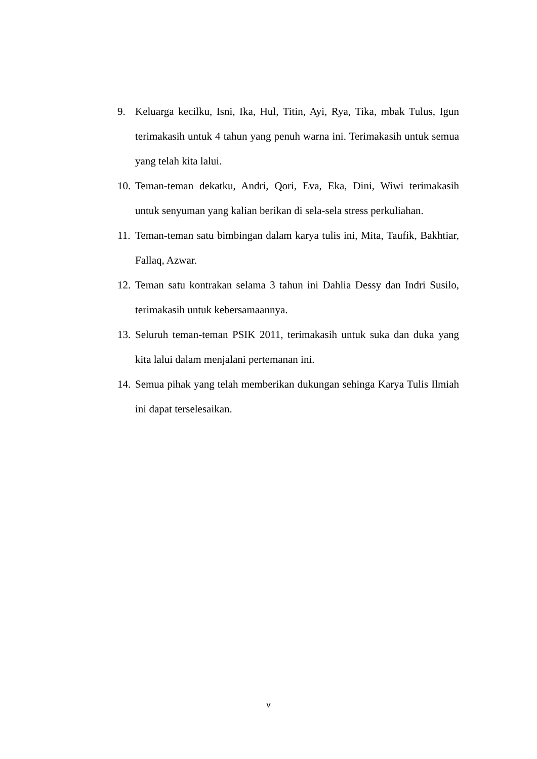9. Keluarga kecilku, Isni, Ika, Hul, Titin, Ayi, Rya, Tika, mbak Tulus, Igun terimakasih untuk 4 tahun yang penuh warna ini. Terimakasih untuk semua yang telah kita lalui.
10. Teman-teman dekatku, Andri, Qori, Eva, Eka, Dini, Wiwi terimakasih untuk senyuman yang kalian berikan di sela-sela stress perkuliahan.
11. Teman-teman satu bimbingan dalam karya tulis ini, Mita, Taufik, Bakhtiar, Fallaq, Azwar.
12. Teman satu kontrakan selama 3 tahun ini Dahlia Dessy dan Indri Susilo, terimakasih untuk kebersamaannya.
13. Seluruh teman-teman PSIK 2011, terimakasih untuk suka dan duka yang kita lalui dalam menjalani pertemanan ini.
14. Semua pihak yang telah memberikan dukungan sehinga Karya Tulis Ilmiah ini dapat terselesaikan.
v